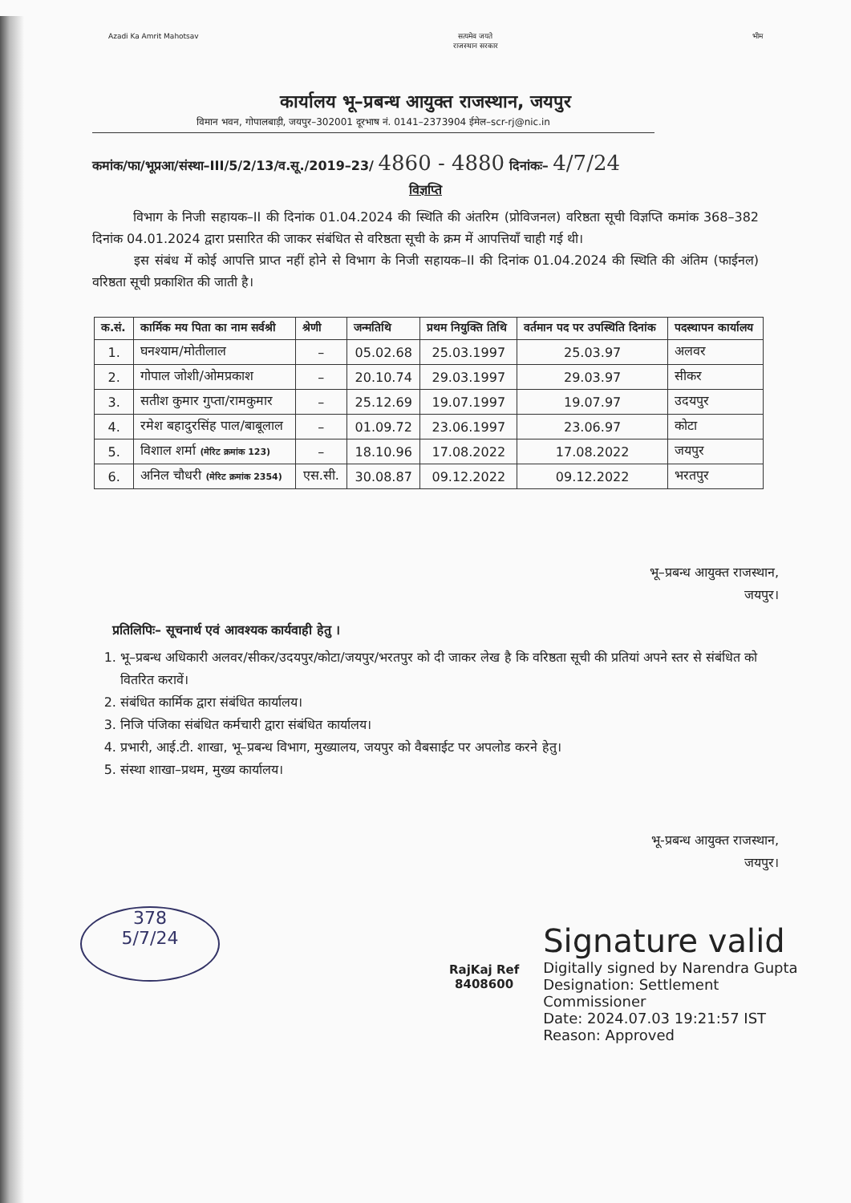Azadi Ka Amrit Mahotsav सत्यमेव जयते
राजस्थान सरकार
भीम
कार्यालय भू–प्रबन्ध आयुक्त राजस्थान, जयपुर
विमान भवन, गोपालबाड़ी, जयपुर–302001 दूरभाष नं. 0141–2373904 ईमेल–scr-rj@nic.in
कमांक/फा/भूप्रआ/संस्था–III/5/2/13/व.सू./2019–23/ 4860 - 4880 दिनांकः– 4/7/24
विज्ञप्ति
विभाग के निजी सहायक–II की दिनांक 01.04.2024 की स्थिति की अंतरिम (प्रोविजनल) वरिष्ठता सूची विज्ञप्ति कमांक 368–382 दिनांक 04.01.2024 द्वारा प्रसारित की जाकर संबंधित से वरिष्ठता सूची के क्रम में आपत्तियाँ चाही गई थी।
इस संबंध में कोई आपत्ति प्राप्त नहीं होने से विभाग के निजी सहायक–II की दिनांक 01.04.2024 की स्थिति की अंतिम (फाईनल) वरिष्ठता सूची प्रकाशित की जाती है।
| क.सं. | कार्मिक मय पिता का नाम सर्वश्री | श्रेणी | जन्मतिथि | प्रथम नियुक्ति तिथि | वर्तमान पद पर उपस्थिति दिनांक | पदस्थापन कार्यालय |
| --- | --- | --- | --- | --- | --- | --- |
| 1. | घनश्याम/मोतीलाल | – | 05.02.68 | 25.03.1997 | 25.03.97 | अलवर |
| 2. | गोपाल जोशी/ओमप्रकाश | – | 20.10.74 | 29.03.1997 | 29.03.97 | सीकर |
| 3. | सतीश कुमार गुप्ता/रामकुमार | – | 25.12.69 | 19.07.1997 | 19.07.97 | उदयपुर |
| 4. | रमेश बहादुरसिंह पाल/बाबूलाल | – | 01.09.72 | 23.06.1997 | 23.06.97 | कोटा |
| 5. | विशाल शर्मा (मेरिट क्रमांक 123) | – | 18.10.96 | 17.08.2022 | 17.08.2022 | जयपुर |
| 6. | अनिल चौधरी (मेरिट क्रमांक 2354) | एस.सी. | 30.08.87 | 09.12.2022 | 09.12.2022 | भरतपुर |
भू–प्रबन्ध आयुक्त राजस्थान,
जयपुर।
प्रतिलिपिः– सूचनार्थ एवं आवश्यक कार्यवाही हेतु ।
1. भू–प्रबन्ध अधिकारी अलवर/सीकर/उदयपुर/कोटा/जयपुर/भरतपुर को दी जाकर लेख है कि वरिष्ठता सूची की प्रतियां अपने स्तर से संबंधित को वितरित करावें।
2. संबंधित कार्मिक द्वारा संबंधित कार्यालय।
3. निजि पंजिका संबंधित कर्मचारी द्वारा संबंधित कार्यालय।
4. प्रभारी, आई.टी. शाखा, भू–प्रबन्ध विभाग, मुख्यालय, जयपुर को वैबसाईट पर अपलोड करने हेतु।
5. संस्था शाखा–प्रथम, मुख्य कार्यालय।
भू-प्रबन्ध आयुक्त राजस्थान,
जयपुर।
RajKaj Ref
8408600
Signature valid
Digitally signed by Narendra Gupta
Designation: Settlement
Commissioner
Date: 2024.07.03 19:21:57 IST
Reason: Approved
378
5/7/24